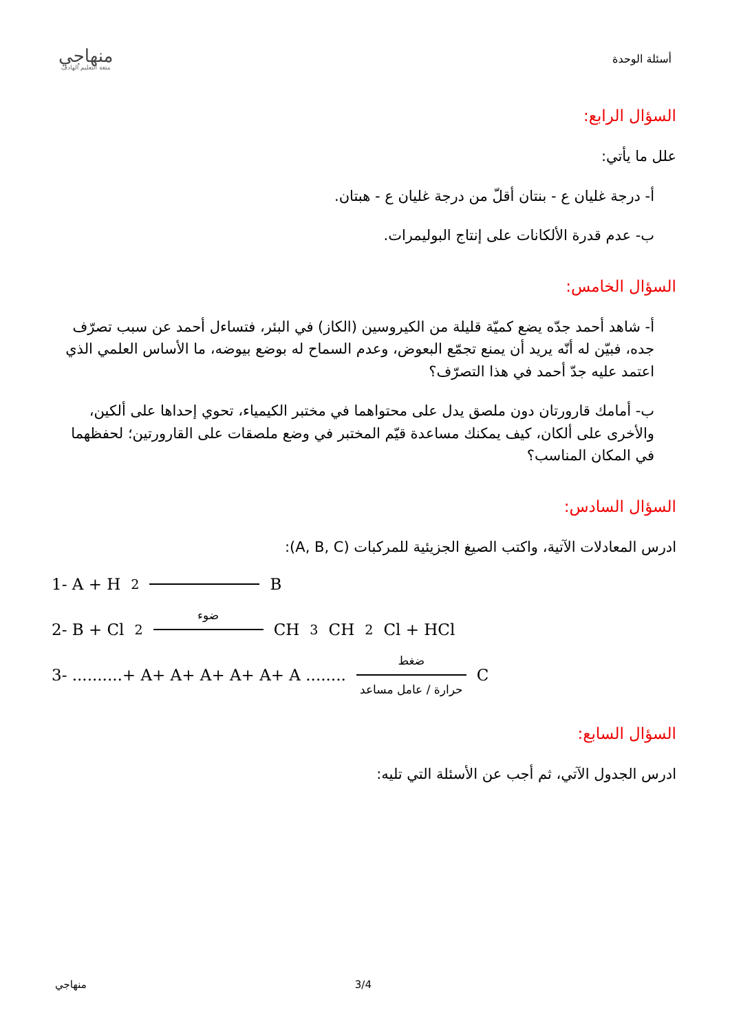منهاجي
متعة التعليم الهادف
أسئلة الوحدة
السؤال الرابع:
علل ما يأتي:
أ- درجة غليان ع - بنتان أقلّ من درجة غليان ع - هبتان.
ب- عدم قدرة الألكانات على إنتاج البوليمرات.
السؤال الخامس:
أ- شاهد أحمد جدّه يضع كميّة قليلة من الكيروسين (الكاز) في البئر، فتساءل أحمد عن سبب تصرّف جده، فبيّن له أنّه يريد أن يمنع تجمّع البعوض، وعدم السماح له بوضع بيوضه، ما الأساس العلمي الذي اعتمد عليه جدّ أحمد في هذا التصرّف؟
ب- أمامك قارورتان دون ملصق يدل على محتواهما في مختبر الكيمياء، تحوي إحداها على ألكين، والأخرى على ألكان، كيف يمكنك مساعدة قيّم المختبر في وضع ملصقات على القارورتين؛ لحفظهما في المكان المناسب؟
السؤال السادس:
ادرس المعادلات الآتية، واكتب الصيغ الجزيئية للمركبات (A, B, C):
1- A + H<sub>2</sub> B
2- B + Cl<sub>2</sub> ضوء CH<sub>3</sub>CH<sub>2</sub>Cl + HCl
3- ..........+ A+ A+ A+ A+ A+ A ........ ضغط حرارة / عامل مساعد C
السؤال السابع:
ادرس الجدول الآتي، ثم أجب عن الأسئلة التي تليه:
منهاجي 3/4